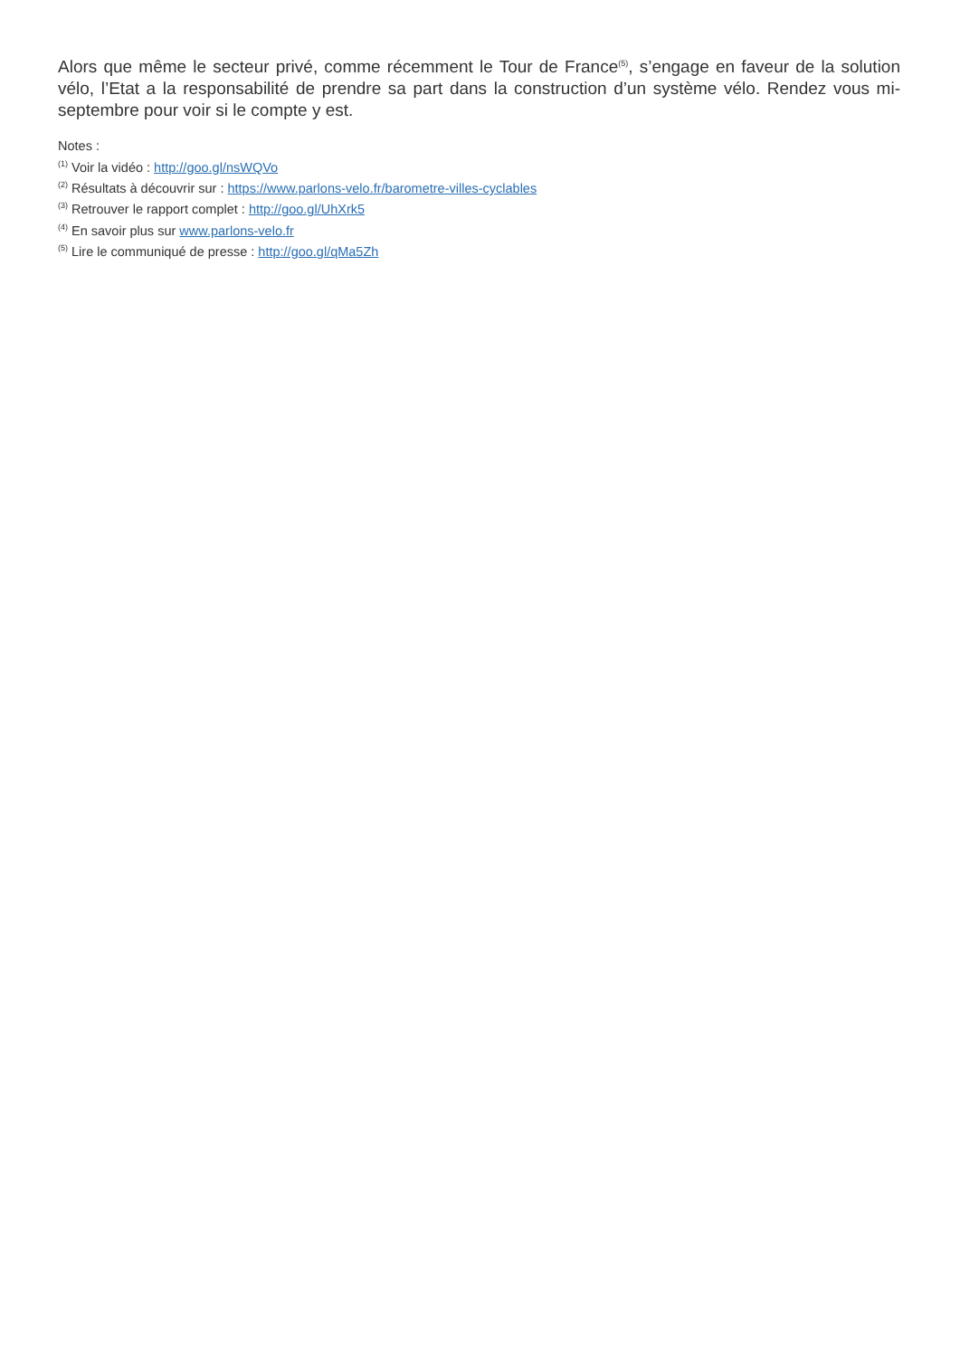Alors que même le secteur privé, comme récemment le Tour de France<sup>(5)</sup>, s’engage en faveur de la solution vélo, l’Etat a la responsabilité de prendre sa part dans la construction d’un système vélo. Rendez vous mi-septembre pour voir si le compte y est.
Notes :
<sup>(1)</sup> Voir la vidéo : http://goo.gl/nsWQVo
<sup>(2)</sup> Résultats à découvrir sur : https://www.parlons-velo.fr/barometre-villes-cyclables
<sup>(3)</sup> Retrouver le rapport complet : http://goo.gl/UhXrk5
<sup>(4)</sup> En savoir plus sur www.parlons-velo.fr
<sup>(5)</sup> Lire le communiqué de presse : http://goo.gl/qMa5Zh